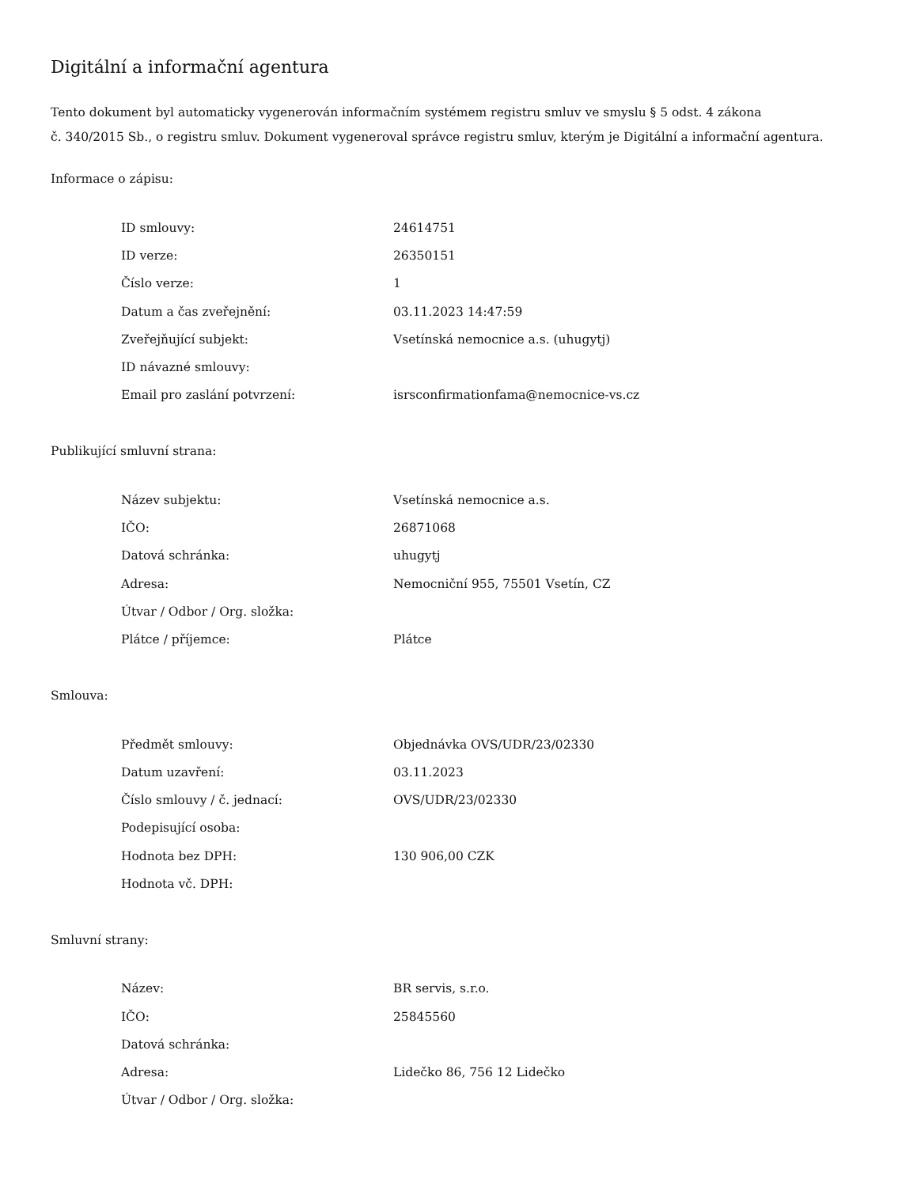Digitální a informační agentura
Tento dokument byl automaticky vygenerován informačním systémem registru smluv ve smyslu § 5 odst. 4 zákona
č. 340/2015 Sb., o registru smluv. Dokument vygeneroval správce registru smluv, kterým je Digitální a informační agentura.
Informace o zápisu:
| ID smlouvy: | 24614751 |
| ID verze: | 26350151 |
| Číslo verze: | 1 |
| Datum a čas zveřejnění: | 03.11.2023 14:47:59 |
| Zveřejňující subjekt: | Vsetínská nemocnice a.s. (uhugytj) |
| ID návazné smlouvy: | |
| Email pro zaslání potvrzení: | isrsconfirmationfama@nemocnice-vs.cz |
Publikující smluvní strana:
| Název subjektu: | Vsetínská nemocnice a.s. |
| IČO: | 26871068 |
| Datová schránka: | uhugytj |
| Adresa: | Nemocniční 955, 75501 Vsetín, CZ |
| Útvar / Odbor / Org. složka: | |
| Plátce / příjemce: | Plátce |
Smlouva:
| Předmět smlouvy: | Objednávka OVS/UDR/23/02330 |
| Datum uzavření: | 03.11.2023 |
| Číslo smlouvy / č. jednací: | OVS/UDR/23/02330 |
| Podepisující osoba: | |
| Hodnota bez DPH: | 130 906,00 CZK |
| Hodnota vč. DPH: | |
Smluvní strany:
| Název: | BR servis, s.r.o. |
| IČO: | 25845560 |
| Datová schránka: | |
| Adresa: | Lidečko 86, 756 12 Lidečko |
| Útvar / Odbor / Org. složka: | |